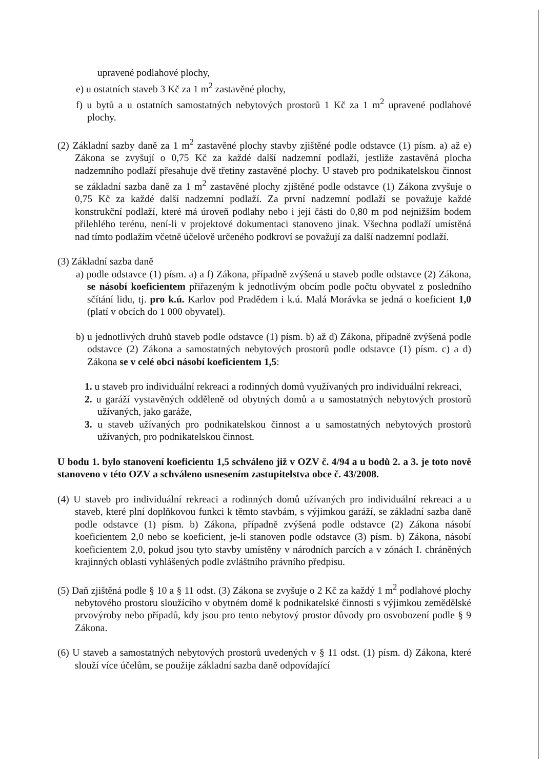upravené podlahové plochy,
e) u ostatních staveb 3 Kč za 1 m<sup>2</sup> zastavěné plochy,
f) u bytů a u ostatních samostatných nebytových prostorů 1 Kč za 1 m<sup>2</sup> upravené podlahové plochy.
(2) Základní sazby daně za 1 m<sup>2</sup> zastavěné plochy stavby zjištěné podle odstavce (1) písm. a) až e) Zákona se zvyšují o 0,75 Kč za každé další nadzemní podlaží, jestliže zastavěná plocha nadzemního podlaží přesahuje dvě třetiny zastavěné plochy. U staveb pro podnikatelskou činnost se základní sazba daně za 1 m<sup>2</sup> zastavěné plochy zjištěné podle odstavce (1) Zákona zvyšuje o 0,75 Kč za každé další nadzemní podlaží. Za první nadzemní podlaží se považuje každé konstrukční podlaží, které má úroveň podlahy nebo i její části do 0,80 m pod nejnižším bodem přilehlého terénu, není-li v projektové dokumentaci stanoveno jinak. Všechna podlaží umístěná nad tímto podlažím včetně účelově určeného podkroví se považují za další nadzemní podlaží.
(3) Základní sazba daně
a) podle odstavce (1) písm. a) a f) Zákona, případně zvýšená u staveb podle odstavce (2) Zákona, se násobí koeficientem přiřazeným k jednotlivým obcím podle počtu obyvatel z posledního sčítání lidu, tj. pro k.ú. Karlov pod Pradědem i k.ú. Malá Morávka se jedná o koeficient 1,0 (platí v obcích do 1 000 obyvatel).
b) u jednotlivých druhů staveb podle odstavce (1) písm. b) až d) Zákona, případně zvýšená podle odstavce (2) Zákona a samostatných nebytových prostorů podle odstavce (1) písm. c) a d) Zákona se v celé obci násobí koeficientem 1,5:
1. u staveb pro individuální rekreaci a rodinných domů využívaných pro individuální rekreaci,
2. u garáží vystavěných odděleně od obytných domů a u samostatných nebytových prostorů užívaných, jako garáže,
3. u staveb užívaných pro podnikatelskou činnost a u samostatných nebytových prostorů užívaných, pro podnikatelskou činnost.
U bodu 1. bylo stanovení koeficientu 1,5 schváleno již v OZV č. 4/94 a u bodů 2. a 3. je toto nově stanoveno v této OZV a schváleno usnesením zastupitelstva obce č. 43/2008.
(4) U staveb pro individuální rekreaci a rodinných domů užívaných pro individuální rekreaci a u staveb, které plní doplňkovou funkci k těmto stavbám, s výjimkou garáží, se základní sazba daně podle odstavce (1) písm. b) Zákona, případně zvýšená podle odstavce (2) Zákona násobí koeficientem 2,0 nebo se koeficient, je-li stanoven podle odstavce (3) písm. b) Zákona, násobí koeficientem 2,0, pokud jsou tyto stavby umístěny v národních parcích a v zónách I. chráněných krajinných oblastí vyhlášených podle zvláštního právního předpisu.
(5) Daň zjištěná podle § 10 a § 11 odst. (3) Zákona se zvyšuje o 2 Kč za každý 1 m<sup>2</sup> podlahové plochy nebytového prostoru sloužícího v obytném domě k podnikatelské činnosti s výjimkou zemědělské prvovýroby nebo případů, kdy jsou pro tento nebytový prostor důvody pro osvobození podle § 9 Zákona.
(6) U staveb a samostatných nebytových prostorů uvedených v § 11 odst. (1) písm. d) Zákona, které slouží více účelům, se použije základní sazba daně odpovídající